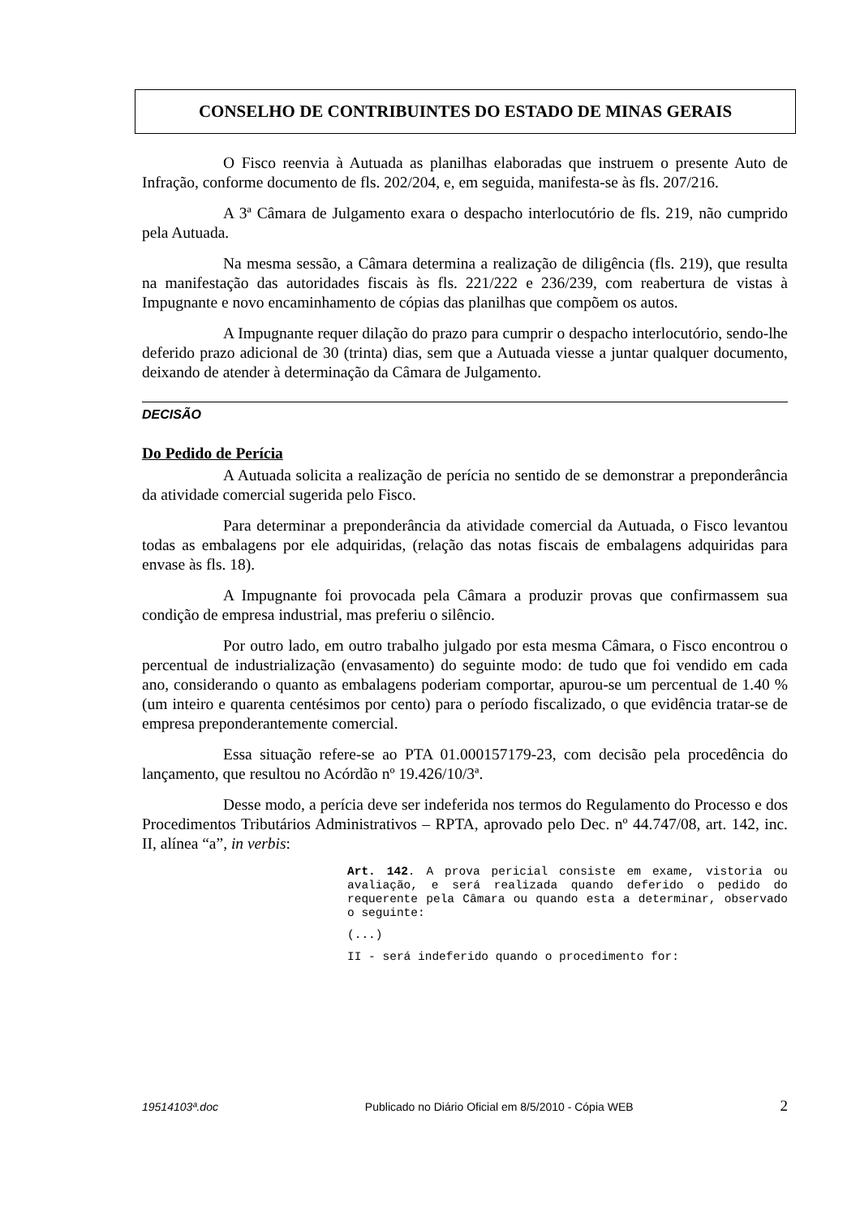CONSELHO DE CONTRIBUINTES DO ESTADO DE MINAS GERAIS
O Fisco reenvia à Autuada as planilhas elaboradas que instruem o presente Auto de Infração, conforme documento de fls. 202/204, e, em seguida, manifesta-se às fls. 207/216.
A 3ª Câmara de Julgamento exara o despacho interlocutório de fls. 219, não cumprido pela Autuada.
Na mesma sessão, a Câmara determina a realização de diligência (fls. 219), que resulta na manifestação das autoridades fiscais às fls. 221/222 e 236/239, com reabertura de vistas à Impugnante e novo encaminhamento de cópias das planilhas que compõem os autos.
A Impugnante requer dilação do prazo para cumprir o despacho interlocutório, sendo-lhe deferido prazo adicional de 30 (trinta) dias, sem que a Autuada viesse a juntar qualquer documento, deixando de atender à determinação da Câmara de Julgamento.
DECISÃO
Do Pedido de Perícia
A Autuada solicita a realização de perícia no sentido de se demonstrar a preponderância da atividade comercial sugerida pelo Fisco.
Para determinar a preponderância da atividade comercial da Autuada, o Fisco levantou todas as embalagens por ele adquiridas, (relação das notas fiscais de embalagens adquiridas para envase às fls. 18).
A Impugnante foi provocada pela Câmara a produzir provas que confirmassem sua condição de empresa industrial, mas preferiu o silêncio.
Por outro lado, em outro trabalho julgado por esta mesma Câmara, o Fisco encontrou o percentual de industrialização (envasamento) do seguinte modo: de tudo que foi vendido em cada ano, considerando o quanto as embalagens poderiam comportar, apurou-se um percentual de 1.40 % (um inteiro e quarenta centésimos por cento) para o período fiscalizado, o que evidência tratar-se de empresa preponderantemente comercial.
Essa situação refere-se ao PTA 01.000157179-23, com decisão pela procedência do lançamento, que resultou no Acórdão nº 19.426/10/3ª.
Desse modo, a perícia deve ser indeferida nos termos do Regulamento do Processo e dos Procedimentos Tributários Administrativos – RPTA, aprovado pelo Dec. nº 44.747/08, art. 142, inc. II, alínea “a”, in verbis:
Art. 142. A prova pericial consiste em exame, vistoria ou avaliação, e será realizada quando deferido o pedido do requerente pela Câmara ou quando esta a determinar, observado o seguinte:
(...)
II - será indeferido quando o procedimento for:
19514103ª.doc Publicado no Diário Oficial em 8/5/2010 - Cópia WEB 2